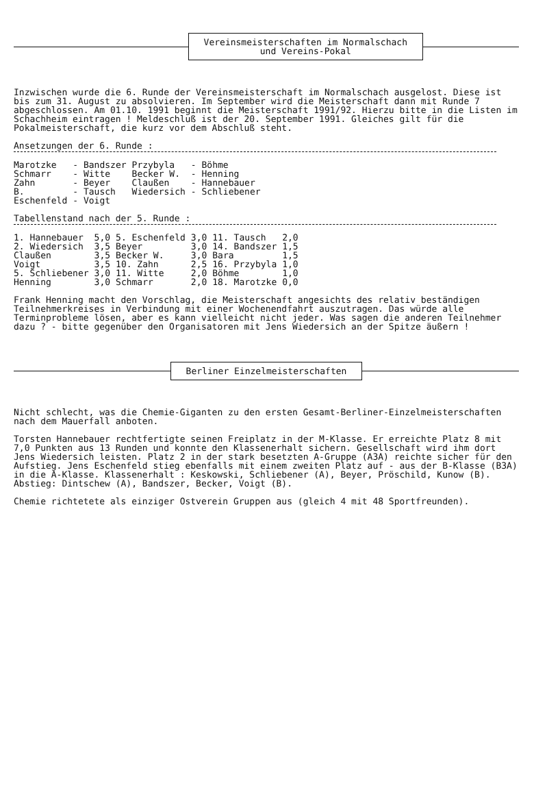Vereinsmeisterschaften im Normalschach
und Vereins-Pokal
Inzwischen wurde die 6. Runde der Vereinsmeisterschaft im Normalschach ausgelost. Diese ist bis zum 31. August zu absolvieren. Im September wird die Meisterschaft dann mit Runde 7 abgeschlossen. Am 01.10. 1991 beginnt die Meisterschaft 1991/92. Hierzu bitte in die Listen im Schachheim eintragen ! Meldeschluß ist der 20. September 1991. Gleiches gilt für die Pokalmeisterschaft, die kurz vor dem Abschluß steht.
Ansetzungen der 6. Runde :
| Marotzke | - Bandszer | Przybyla | - Böhme |
| Schmarr | - Witte | Becker W. | - Henning |
| Zahn | - Beyer | Claußen | - Hannebauer |
| B. | - Tausch | Wiedersich | - Schliebener |
| Eschenfeld | - Voigt | | |
Tabellenstand nach der 5. Runde :
| 1. Hannebauer | 5,0 | 5. Eschenfeld | 3,0 | 11. Tausch | 2,0 |
| 2. Wiedersich | 3,5 | Beyer | 3,0 | 14. Bandszer | 1,5 |
| Claußen | 3,5 | Becker W. | 3,0 | Bara | 1,5 |
| Voigt | 3,5 | 10. Zahn | 2,5 | 16. Przybyla | 1,0 |
| 5. Schliebener | 3,0 | 11. Witte | 2,0 | Böhme | 1,0 |
| Henning | 3,0 | Schmarr | 2,0 | 18. Marotzke | 0,0 |
Frank Henning macht den Vorschlag, die Meisterschaft angesichts des relativ beständigen Teilnehmerkreises in Verbindung mit einer Wochenendfahrt auszutragen. Das würde alle Terminprobleme lösen, aber es kann vielleicht nicht jeder. Was sagen die anderen Teilnehmer dazu ? - bitte gegenüber den Organisatoren mit Jens Wiedersich an der Spitze äußern !
Berliner Einzelmeisterschaften
Nicht schlecht, was die Chemie-Giganten zu den ersten Gesamt-Berliner-Einzelmeisterschaften nach dem Mauerfall anboten.
Torsten Hannebauer rechtfertigte seinen Freiplatz in der M-Klasse. Er erreichte Platz 8 mit 7,0 Punkten aus 13 Runden und konnte den Klassenerhalt sichern. Gesellschaft wird ihm dort Jens Wiedersich leisten. Platz 2 in der stark besetzten A-Gruppe (A3A) reichte sicher für den Aufstieg. Jens Eschenfeld stieg ebenfalls mit einem zweiten Platz auf - aus der B-Klasse (B3A) in die A-Klasse. Klassenerhalt : Keskowski, Schliebener (A), Beyer, Pröschild, Kunow (B). Abstieg: Dintschew (A), Bandszer, Becker, Voigt (B).
Chemie richtetete als einziger Ostverein Gruppen aus (gleich 4 mit 48 Sportfreunden).